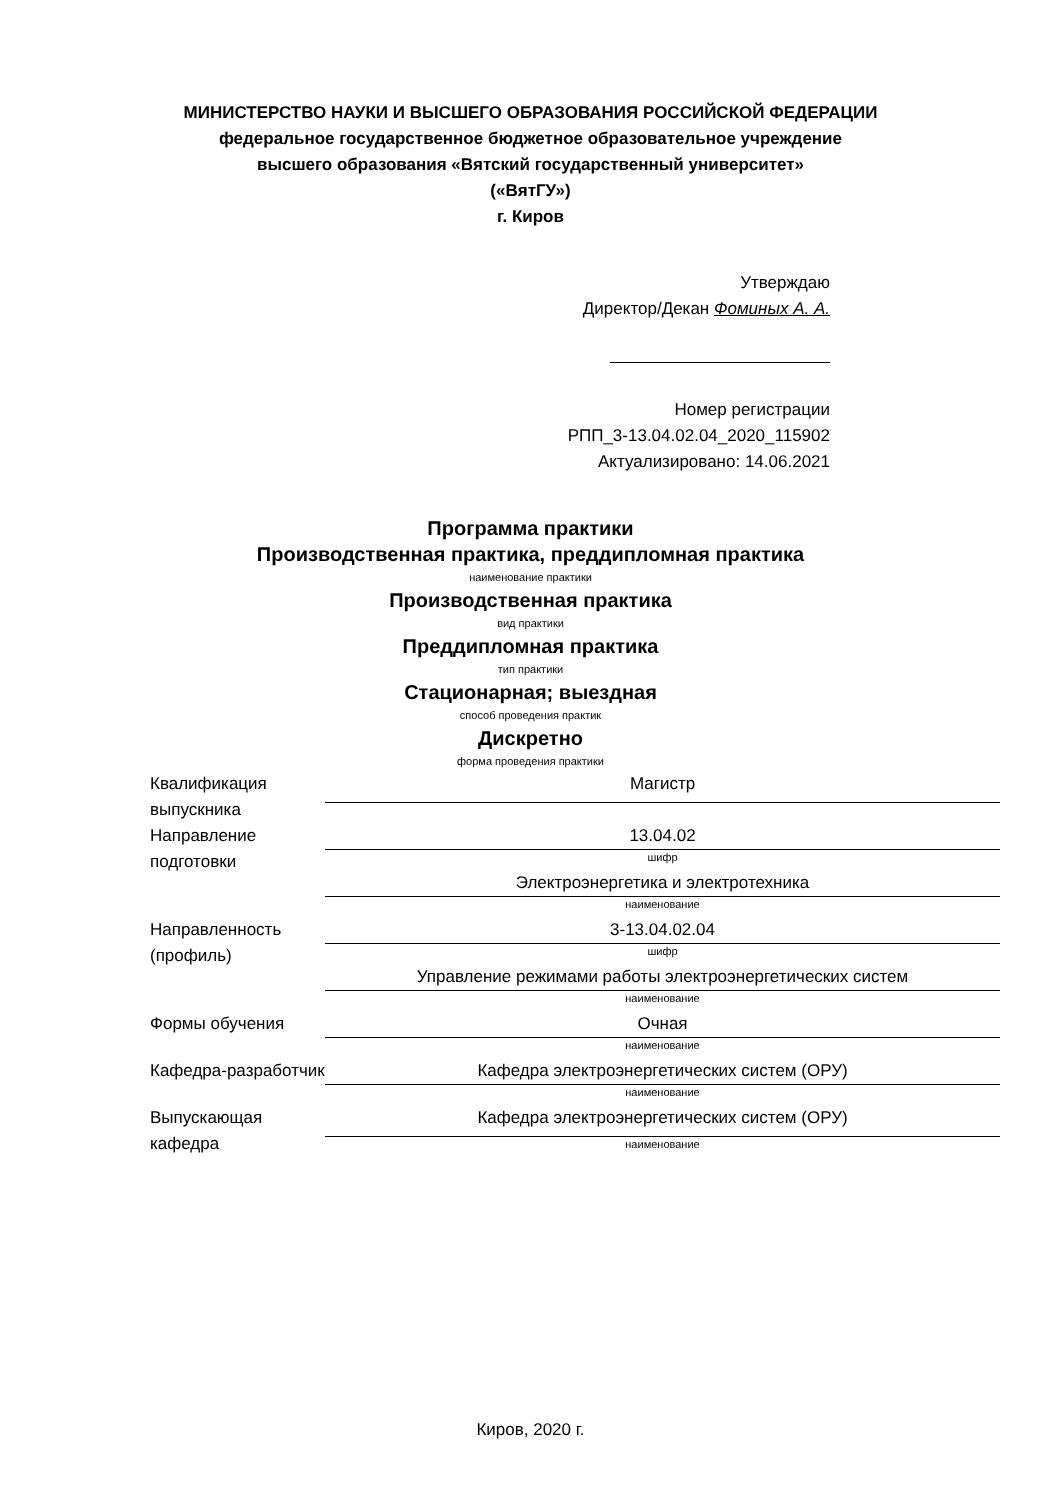МИНИСТЕРСТВО НАУКИ И ВЫСШЕГО ОБРАЗОВАНИЯ РОССИЙСКОЙ ФЕДЕРАЦИИ
федеральное государственное бюджетное образовательное учреждение
высшего образования «Вятский государственный университет»
(«ВятГУ»)
г. Киров
Утверждаю
Директор/Декан Фоминых А. А.
Номер регистрации
РПП_3-13.04.02.04_2020_115902
Актуализировано: 14.06.2021
Программа практики
Производственная практика, преддипломная практика
наименование практики
Производственная практика
вид практики
Преддипломная практика
тип практики
Стационарная; выездная
способ проведения практик
Дискретно
форма проведения практики
| Квалификация выпускника | Магистр |
| Направление подготовки | 13.04.02 |
| | шифр |
| | Электроэнергетика и электротехника |
| | наименование |
| Направленность (профиль) | 3-13.04.02.04 |
| | шифр |
| | Управление режимами работы электроэнергетических систем |
| | наименование |
| Формы обучения | Очная |
| | наименование |
| Кафедра-разработчик | Кафедра электроэнергетических систем (ОРУ) |
| | наименование |
| Выпускающая кафедра | Кафедра электроэнергетических систем (ОРУ) |
| | наименование |
Киров, 2020 г.